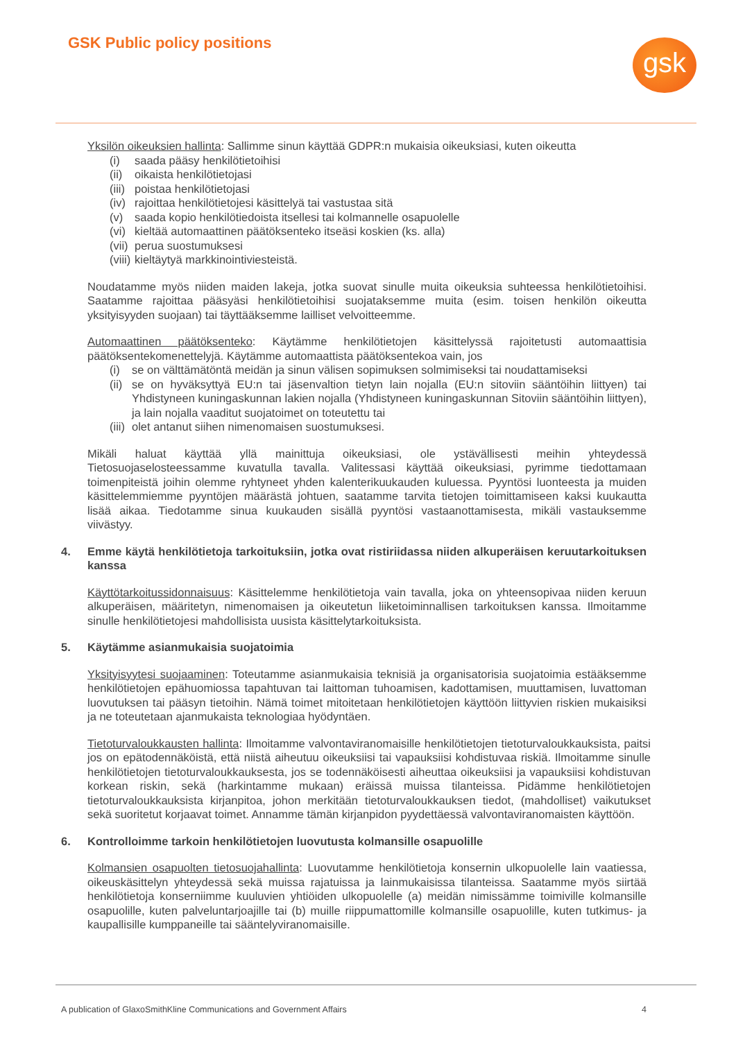GSK Public policy positions gsk
Yksilön oikeuksien hallinta: Sallimme sinun käyttää GDPR:n mukaisia oikeuksiasi, kuten oikeutta
(i) saada pääsy henkilötietoihisi
(ii) oikaista henkilötietojasi
(iii) poistaa henkilötietojasi
(iv) rajoittaa henkilötietojesi käsittelyä tai vastustaa sitä
(v) saada kopio henkilötiedoista itsellesi tai kolmannelle osapuolelle
(vi) kieltää automaattinen päätöksenteko itseäsi koskien (ks. alla)
(vii) perua suostumuksesi
(viii) kieltäytyä markkinointiviesteistä.
Noudatamme myös niiden maiden lakeja, jotka suovat sinulle muita oikeuksia suhteessa henkilötietoihisi. Saatamme rajoittaa pääsyäsi henkilötietoihisi suojataksemme muita (esim. toisen henkilön oikeutta yksityisyyden suojaan) tai täyttääksemme lailliset velvoitteemme.
Automaattinen päätöksenteko: Käytämme henkilötietojen käsittelyssä rajoitetusti automaattisia päätöksentekomenettelyjä. Käytämme automaattista päätöksentekoa vain, jos
(i) se on välttämätöntä meidän ja sinun välisen sopimuksen solmimiseksi tai noudattamiseksi
(ii) se on hyväksyttyä EU:n tai jäsenvaltion tietyn lain nojalla (EU:n sitoviin sääntöihin liittyen) tai Yhdistyneen kuningaskunnan lakien nojalla (Yhdistyneen kuningaskunnan Sitoviin sääntöihin liittyen), ja lain nojalla vaaditut suojatoimet on toteutettu tai
(iii) olet antanut siihen nimenomaisen suostumuksesi.
Mikäli haluat käyttää yllä mainittuja oikeuksiasi, ole ystävällisesti meihin yhteydessä Tietosuojaselosteessamme kuvatulla tavalla. Valitessasi käyttää oikeuksiasi, pyrimme tiedottamaan toimenpiteistä joihin olemme ryhtyneet yhden kalenterikuukauden kuluessa. Pyyntösi luonteesta ja muiden käsittelemmiemme pyyntöjen määrästä johtuen, saatamme tarvita tietojen toimittamiseen kaksi kuukautta lisää aikaa. Tiedotamme sinua kuukauden sisällä pyyntösi vastaanottamisesta, mikäli vastauksemme viivästyy.
4. Emme käytä henkilötietoja tarkoituksiin, jotka ovat ristiriidassa niiden alkuperäisen keruutarkoituksen kanssa
Käyttötarkoitussidonnaisuus: Käsittelemme henkilötietoja vain tavalla, joka on yhteensopivaa niiden keruun alkuperäisen, määritetyn, nimenomaisen ja oikeutetun liiketoiminnallisen tarkoituksen kanssa. Ilmoitamme sinulle henkilötietojesi mahdollisista uusista käsittelytarkoituksista.
5. Käytämme asianmukaisia suojatoimia
Yksityisyytesi suojaaminen: Toteutamme asianmukaisia teknisiä ja organisatorisia suojatoimia estääksemme henkilötietojen epähuomiossa tapahtuvan tai laittoman tuhoamisen, kadottamisen, muuttamisen, luvattoman luovutuksen tai pääsyn tietoihin. Nämä toimet mitoitetaan henkilötietojen käyttöön liittyvien riskien mukaisiksi ja ne toteutetaan ajanmukaista teknologiaa hyödyntäen.
Tietoturvaloukkausten hallinta: Ilmoitamme valvontaviranomaisille henkilötietojen tietoturvaloukkauksista, paitsi jos on epätodennäköistä, että niistä aiheutuu oikeuksiisi tai vapauksiisi kohdistuvaa riskiä. Ilmoitamme sinulle henkilötietojen tietoturvaloukkauksesta, jos se todennäköisesti aiheuttaa oikeuksiisi ja vapauksiisi kohdistuvan korkean riskin, sekä (harkintamme mukaan) eräissä muissa tilanteissa. Pidämme henkilötietojen tietoturvaloukkauksista kirjanpitoa, johon merkitään tietoturvaloukkauksen tiedot, (mahdolliset) vaikutukset sekä suoritetut korjaavat toimet. Annamme tämän kirjanpidon pyydettäessä valvontaviranomaisten käyttöön.
6. Kontrolloimme tarkoin henkilötietojen luovutusta kolmansille osapuolille
Kolmansien osapuolten tietosuojahallinta: Luovutamme henkilötietoja konsernin ulkopuolelle lain vaatiessa, oikeuskäsittelyn yhteydessä sekä muissa rajatuissa ja lainmukaisissa tilanteissa. Saatamme myös siirtää henkilötietoja konserniimme kuuluvien yhtiöiden ulkopuolelle (a) meidän nimissämme toimiville kolmansille osapuolille, kuten palveluntarjoajille tai (b) muille riippumattomille kolmansille osapuolille, kuten tutkimus- ja kaupallisille kumppaneille tai sääntelyviranomaisille.
A publication of GlaxoSmithKline Communications and Government Affairs 4